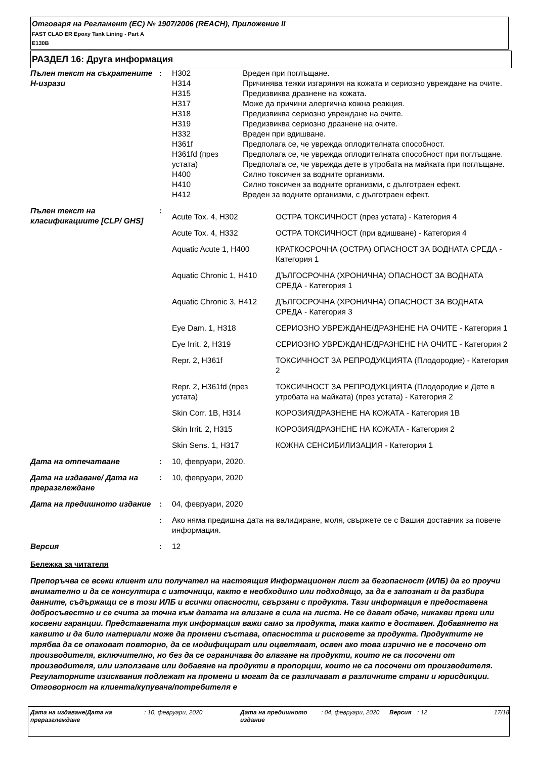Отговаря на Регламент (ЕС) № 1907/2006 (REACH), Приложение II
FAST CLAD ER Epoxy Tank Lining - Part A
E130B
РАЗДЕЛ 16: Друга информация
| Пълен текст на съкратените H-изрази | : | / H302 / Вреден при поглъщане. / / H314 / Причинява тежки изгаряния на кожата и сериозно увреждане на очите. / / H315 / Предизвиква дразнене на кожата. / / H317 / Може да причини алергична кожна реакция. / / H318 / Предизвиква сериозно увреждане на очите. / / H319 / Предизвиква сериозно дразнене на очите. / / H332 / Вреден при вдишване. / / H361f / Предполага се, че уврежда оплодителната способност. / / H361fd (през устата) / Предполага се, че уврежда оплодителната способност при поглъщане. Предполага се, че уврежда дете в утробата на майката при поглъщане. / / H400 / Силно токсичен за водните организми. / / H410 / Силно токсичен за водните организми, с дълготраен ефект. / / H412 / Вреден за водните организми, с дълготраен ефект. / |
| Пълен текст на класификациите [CLP/ GHS] | : | / Acute Tox. 4, H302 / ОСТРА ТОКСИЧНОСТ (през устата) - Категория 4 / / Acute Tox. 4, H332 / ОСТРА ТОКСИЧНОСТ (при вдишване) - Категория 4 / / Aquatic Acute 1, H400 / КРАТКОСРОЧНА (ОСТРА) ОПАСНОСТ ЗА ВОДНАТА СРЕДА - Категория 1 / / Aquatic Chronic 1, H410 / ДЪЛГОСРОЧНА (ХРОНИЧНА) ОПАСНОСТ ЗА ВОДНАТА СРЕДА - Категория 1 / / Aquatic Chronic 3, H412 / ДЪЛГОСРОЧНА (ХРОНИЧНА) ОПАСНОСТ ЗА ВОДНАТА СРЕДА - Категория 3 / / Eye Dam. 1, H318 / СЕРИОЗНО УВРЕЖДАНЕ/ДРАЗНЕНЕ НА ОЧИТЕ - Категория 1 / / Eye Irrit. 2, H319 / СЕРИОЗНО УВРЕЖДАНЕ/ДРАЗНЕНЕ НА ОЧИТЕ - Категория 2 / / Repr. 2, H361f / ТОКСИЧНОСТ ЗА РЕПРОДУКЦИЯТА (Плодородие) - Категория 2 / / Repr. 2, H361fd (през устата) / ТОКСИЧНОСТ ЗА РЕПРОДУКЦИЯТА (Плодородие и Дете в утробата на майката) (през устата) - Категория 2 / / Skin Corr. 1B, H314 / КОРОЗИЯ/ДРАЗНЕНЕ НА КОЖАТА - Категория 1B / / Skin Irrit. 2, H315 / КОРОЗИЯ/ДРАЗНЕНЕ НА КОЖАТА - Категория 2 / / Skin Sens. 1, H317 / КОЖНА СЕНСИБИЛИЗАЦИЯ - Категория 1 / |
| Дата на отпечатване | : | 10, февруари, 2020. |
| Дата на издаване/ Дата на преразглеждане | : | 10, февруари, 2020 |
| Дата на предишното издание | : | 04, февруари, 2020 |
| | : | Ако няма предишна дата на валидиране, моля, свържете се с Вашия доставчик за повече информация. |
| Версия | : | 12 |
Бележка за читателя
Препоръчва се всеки клиент или получател на настоящия Информационен лист за безопасност (ИЛБ) да го проучи внимателно и да се консултира с източници, както е необходимо или подходящо, за да е запознат и да разбира данните, съдържащи се в този ИЛБ и всички опасности, свързани с продукта. Тази информация е предоставена добросъвестно и се счита за точна към датата на влизане в сила на листа. Не се дават обаче, никакви преки или косвени гаранции. Представената тук информация важи само за продукта, така както е доставен. Добавянето на каквито и да било материали може да промени състава, опасността и рисковете за продукта. Продуктите не трябва да се опаковат повторно, да се модифицират или оцветяват, освен ако това изрично не е посочено от производителя, включително, но без да се ограничава до влагане на продукти, които не са посочени от производителя, или използване или добавяне на продукти в пропорции, които не са посочени от производителя. Регулаторните изисквания подлежат на промени и могат да се различават в различните страни и юрисдикции. Отговорност на клиента/купувача/потребителя е
| Дата на издаване/Дата на преразглеждане | : 10, февруари, 2020 | Дата на предишното издание | : 04, февруари, 2020 | Версия | : 12 | 17/18 |